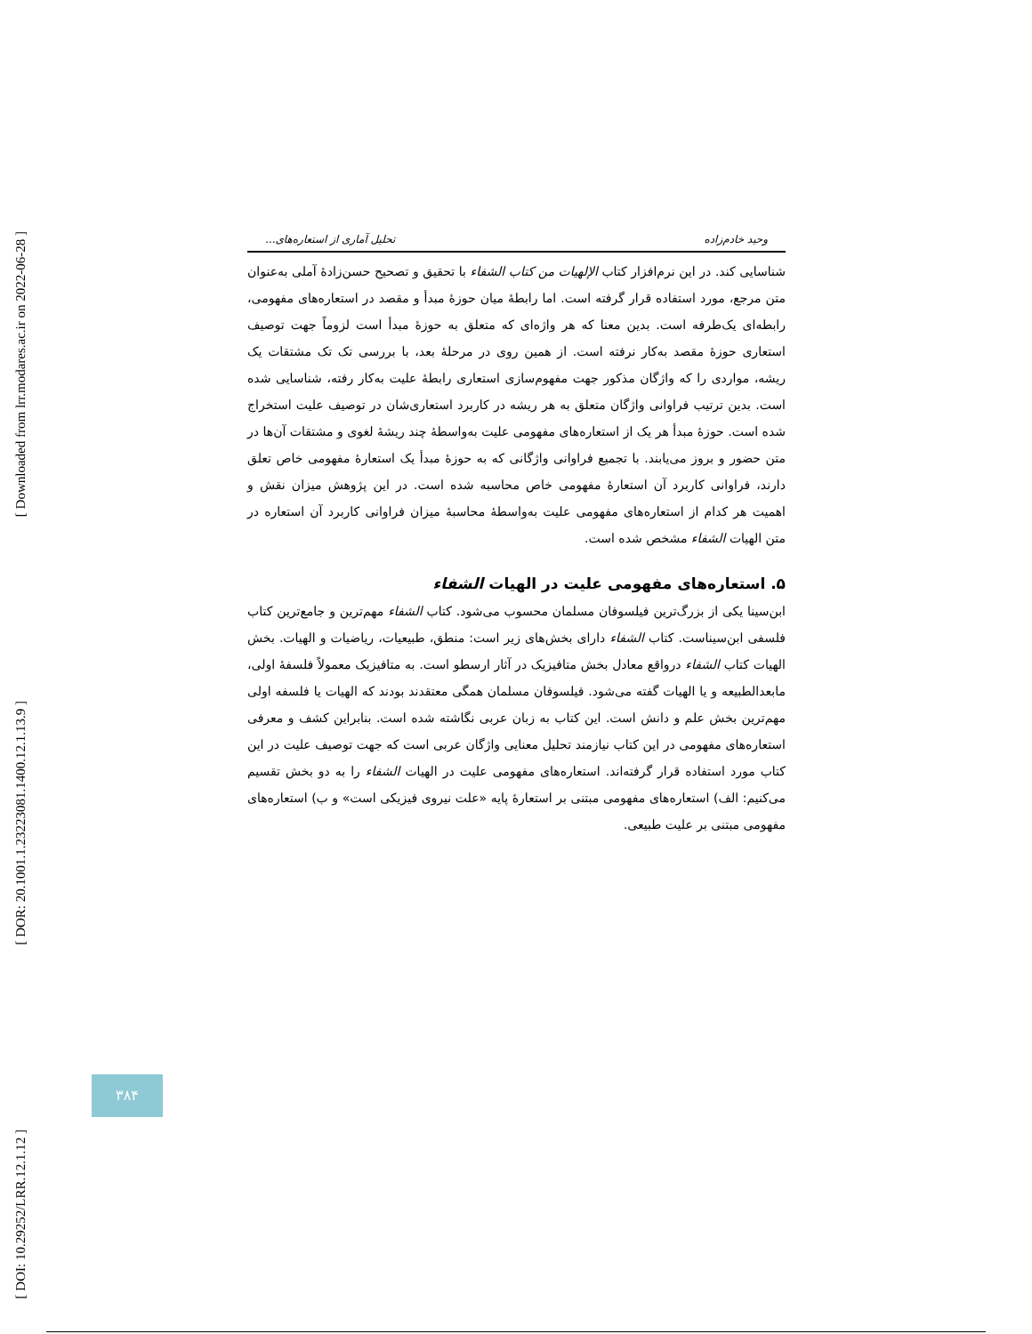[ Downloaded from lrr.modares.ac.ir on 2022-06-28 ]
[ DOR: 20.1001.1.23223081.1400.12.1.13.9 ]
[ DOI: 10.29252/LRR.12.1.12 ]
وحید خادم‌زاده تحلیل آماری از استعاره‌های...
شناسایی کند. در این نرم‌افزار کتاب الإلهیات من کتاب الشفاء با تحقیق و تصحیح حسن‌زادهٔ آملی به‌عنوان متن مرجع، مورد استفاده قرار گرفته است. اما رابطهٔ میان حوزهٔ مبدأ و مقصد در استعاره‌های مفهومی، رابطه‌ای یک‌طرفه است. بدین معنا که هر واژه‌ای که متعلق به حوزهٔ مبدأ است لزوماً جهت توصیف استعاری حوزهٔ مقصد به‌کار نرفته است. از همین روی در مرحلهٔ بعد، با بررسی تک تک مشتقات یک ریشه، مواردی را که واژگان مذکور جهت مفهوم‌سازی استعاری رابطهٔ علیت به‌کار رفته، شناسایی شده است. بدین ترتیب فراوانی واژگان متعلق به هر ریشه در کاربرد استعاری‌شان در توصیف علیت استخراج شده است. حوزهٔ مبدأ هر یک از استعاره‌های مفهومی علیت به‌واسطهٔ چند ریشهٔ لغوی و مشتقات آن‌ها در متن حضور و بروز می‌یابند. با تجمیع فراوانی واژگانی که به حوزهٔ مبدأ یک استعارهٔ مفهومی خاص تعلق دارند، فراوانی کاربرد آن استعارهٔ مفهومی خاص محاسبه شده است. در این پژوهش میزان نقش و اهمیت هر کدام از استعاره‌های مفهومی علیت به‌واسطهٔ محاسبهٔ میزان فراوانی کاربرد آن استعاره در متن الهیات الشفاء مشخص شده است.
۵. استعاره‌های مفهومی علیت در الهیات الشفاء
ابن‌سینا یکی از بزرگ‌ترین فیلسوفان مسلمان محسوب می‌شود. کتاب الشفاء مهم‌ترین و جامع‌ترین کتاب فلسفی ابن‌سیناست. کتاب الشفاء دارای بخش‌های زیر است: منطق، طبیعیات، ریاضیات و الهیات. بخش الهیات کتاب الشفاء درواقع معادل بخش متافیزیک در آثار ارسطو است. به متافیزیک معمولاً فلسفهٔ اولی، مابعدالطبیعه و یا الهیات گفته می‌شود. فیلسوفان مسلمان همگی معتقدند بودند که الهیات یا فلسفه اولی مهم‌ترین بخش علم و دانش است. این کتاب به زبان عربی نگاشته شده است. بنابراین کشف و معرفی استعاره‌های مفهومی در این کتاب نیازمند تحلیل معنایی واژگان عربی است که جهت توصیف علیت در این کتاب مورد استفاده قرار گرفته‌اند. استعاره‌های مفهومی علیت در الهیات الشفاء را به دو بخش تقسیم می‌کنیم: الف) استعاره‌های مفهومی مبتنی بر استعارهٔ پایه «علت نیروی فیزیکی است» و ب) استعاره‌های مفهومی مبتنی بر علیت طبیعی.
۳۸۴